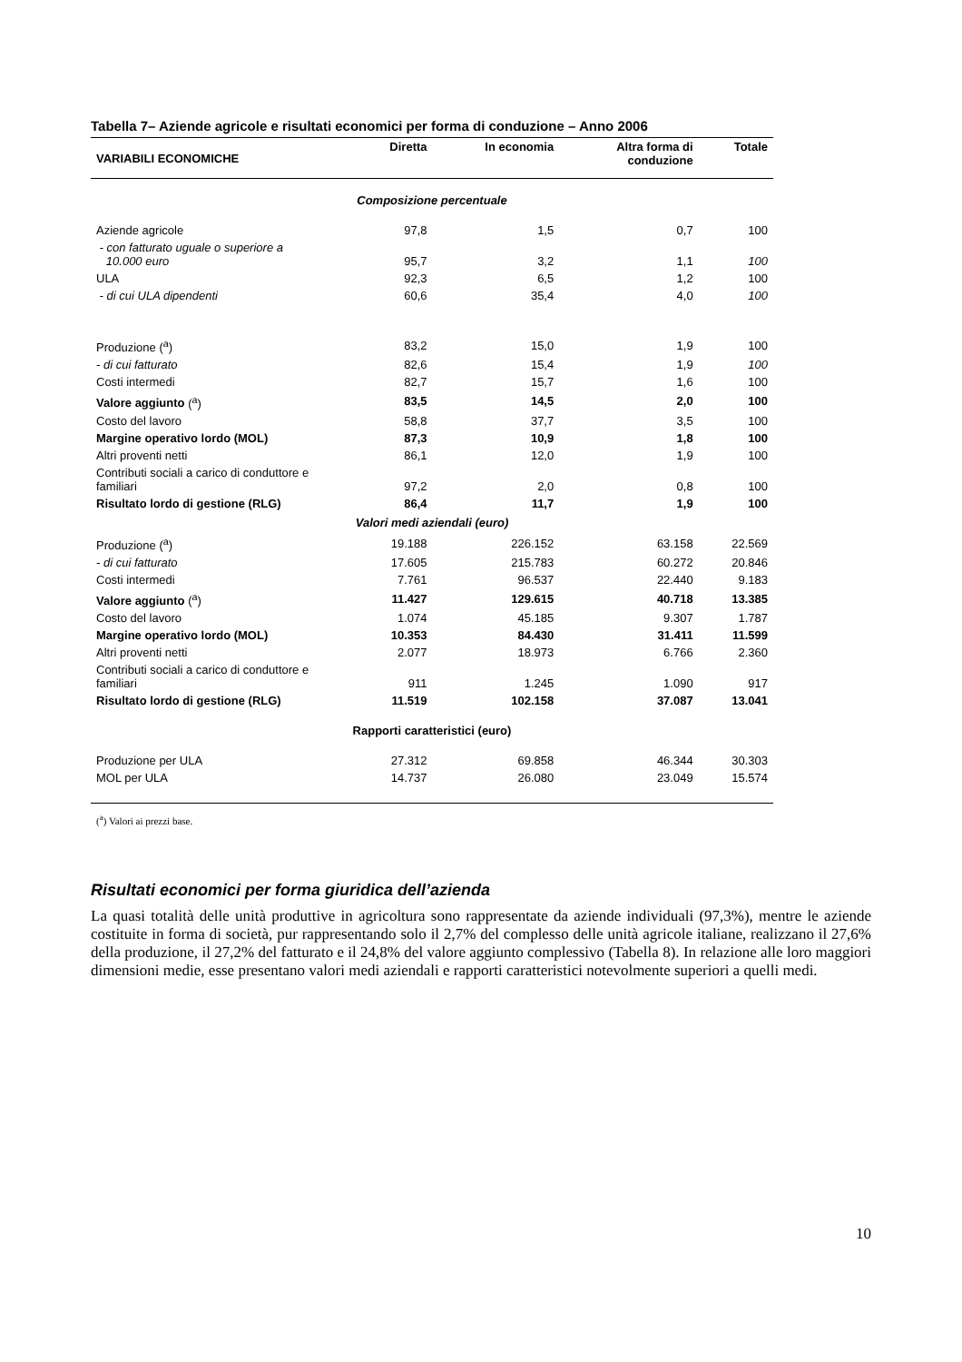Tabella 7– Aziende agricole e risultati economici per forma di conduzione – Anno 2006
| VARIABILI ECONOMICHE | Diretta | In economia | Altra forma di conduzione | Totale |
| --- | --- | --- | --- | --- |
| Composizione percentuale | | | | |
| Aziende agricole | 97,8 | 1,5 | 0,7 | 100 |
| - con fatturato uguale o superiore a 10.000 euro | 95,7 | 3,2 | 1,1 | 100 |
| ULA | 92,3 | 6,5 | 1,2 | 100 |
| - di cui ULA dipendenti | 60,6 | 35,4 | 4,0 | 100 |
| Produzione (<sup>a</sup>) | 83,2 | 15,0 | 1,9 | 100 |
| - di cui fatturato | 82,6 | 15,4 | 1,9 | 100 |
| Costi intermedi | 82,7 | 15,7 | 1,6 | 100 |
| Valore aggiunto (<sup>a</sup>) | 83,5 | 14,5 | 2,0 | 100 |
| Costo del lavoro | 58,8 | 37,7 | 3,5 | 100 |
| Margine operativo lordo (MOL) | 87,3 | 10,9 | 1,8 | 100 |
| Altri proventi netti | 86,1 | 12,0 | 1,9 | 100 |
| Contributi sociali a carico di conduttore e familiari | 97,2 | 2,0 | 0,8 | 100 |
| Risultato lordo di gestione (RLG) | 86,4 | 11,7 | 1,9 | 100 |
| Valori medi aziendali (euro) | | | | |
| Produzione (<sup>a</sup>) | 19.188 | 226.152 | 63.158 | 22.569 |
| - di cui fatturato | 17.605 | 215.783 | 60.272 | 20.846 |
| Costi intermedi | 7.761 | 96.537 | 22.440 | 9.183 |
| Valore aggiunto (<sup>a</sup>) | 11.427 | 129.615 | 40.718 | 13.385 |
| Costo del lavoro | 1.074 | 45.185 | 9.307 | 1.787 |
| Margine operativo lordo (MOL) | 10.353 | 84.430 | 31.411 | 11.599 |
| Altri proventi netti | 2.077 | 18.973 | 6.766 | 2.360 |
| Contributi sociali a carico di conduttore e familiari | 911 | 1.245 | 1.090 | 917 |
| Risultato lordo di gestione (RLG) | 11.519 | 102.158 | 37.087 | 13.041 |
| Rapporti caratteristici (euro) | | | | |
| Produzione per ULA | 27.312 | 69.858 | 46.344 | 30.303 |
| MOL per ULA | 14.737 | 26.080 | 23.049 | 15.574 |
(<sup>a</sup>) Valori ai prezzi base.
Risultati economici per forma giuridica dell’azienda
La quasi totalità delle unità produttive in agricoltura sono rappresentate da aziende individuali (97,3%), mentre le aziende costituite in forma di società, pur rappresentando solo il 2,7% del complesso delle unità agricole italiane, realizzano il 27,6% della produzione, il 27,2% del fatturato e il 24,8% del valore aggiunto complessivo (Tabella 8). In relazione alle loro maggiori dimensioni medie, esse presentano valori medi aziendali e rapporti caratteristici notevolmente superiori a quelli medi.
10